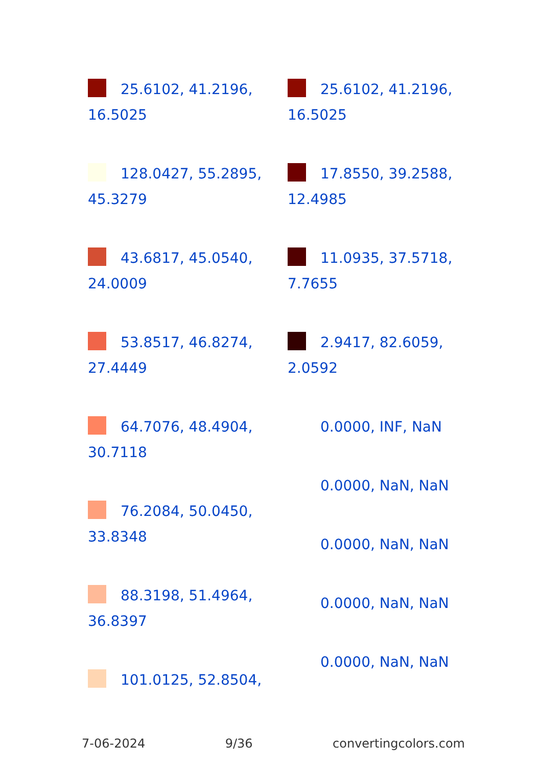25.6102, 41.2196, 16.5025
128.0427, 55.2895, 45.3279
43.6817, 45.0540, 24.0009
53.8517, 46.8274, 27.4449
64.7076, 48.4904, 30.7118
76.2084, 50.0450, 33.8348
88.3198, 51.4964, 36.8397
101.0125, 52.8504,
25.6102, 41.2196, 16.5025
17.8550, 39.2588, 12.4985
11.0935, 37.5718, 7.7655
2.9417, 82.6059, 2.0592
0.0000, INF, NaN
0.0000, NaN, NaN
0.0000, NaN, NaN
0.0000, NaN, NaN
0.0000, NaN, NaN
7-06-2024 9/36 convertingcolors.com